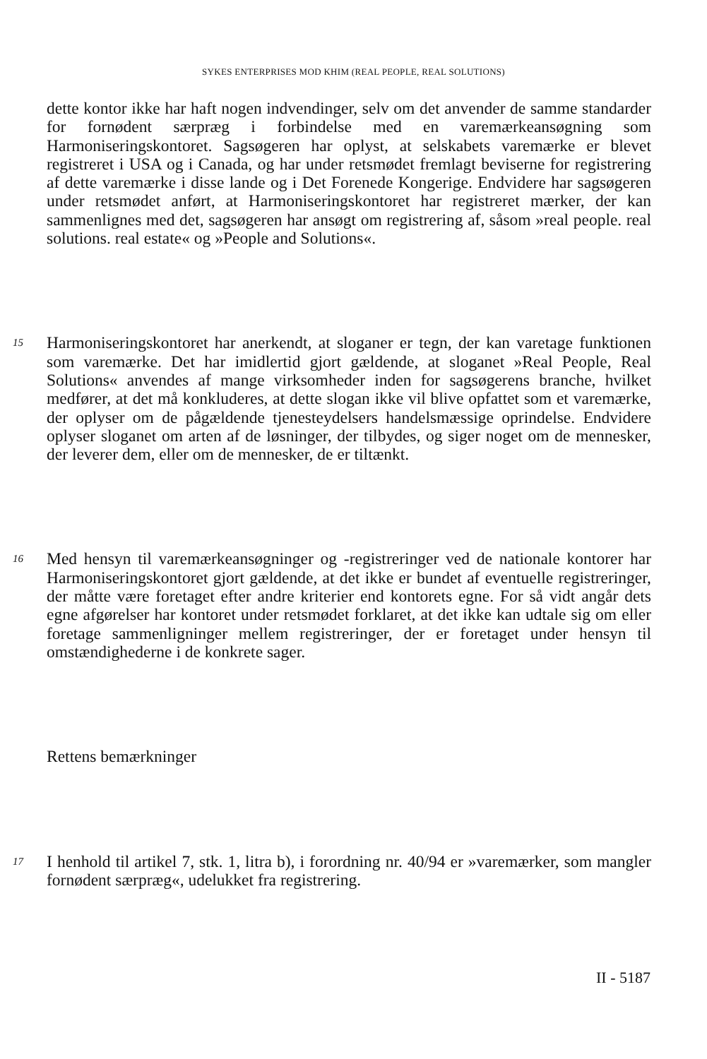SYKES ENTERPRISES MOD KHIM (REAL PEOPLE, REAL SOLUTIONS)
dette kontor ikke har haft nogen indvendinger, selv om det anvender de samme standarder for fornødent særpræg i forbindelse med en varemærkeansøgning som Harmoniseringskontoret. Sagsøgeren har oplyst, at selskabets varemærke er blevet registreret i USA og i Canada, og har under retsmødet fremlagt beviserne for registrering af dette varemærke i disse lande og i Det Forenede Kongerige. Endvidere har sagsøgeren under retsmødet anført, at Harmoniseringskontoret har registreret mærker, der kan sammenlignes med det, sagsøgeren har ansøgt om registrering af, såsom »real people. real solutions. real estate« og »People and Solutions«.
15
Harmoniseringskontoret har anerkendt, at sloganer er tegn, der kan varetage funktionen som varemærke. Det har imidlertid gjort gældende, at sloganet »Real People, Real Solutions« anvendes af mange virksomheder inden for sagsøgerens branche, hvilket medfører, at det må konkluderes, at dette slogan ikke vil blive opfattet som et varemærke, der oplyser om de pågældende tjenesteydelsers handelsmæssige oprindelse. Endvidere oplyser sloganet om arten af de løsninger, der tilbydes, og siger noget om de mennesker, der leverer dem, eller om de mennesker, de er tiltænkt.
16
Med hensyn til varemærkeansøgninger og -registreringer ved de nationale kontorer har Harmoniseringskontoret gjort gældende, at det ikke er bundet af eventuelle registreringer, der måtte være foretaget efter andre kriterier end kontorets egne. For så vidt angår dets egne afgørelser har kontoret under retsmødet forklaret, at det ikke kan udtale sig om eller foretage sammenligninger mellem registreringer, der er foretaget under hensyn til omstændighederne i de konkrete sager.
Rettens bemærkninger
17
I henhold til artikel 7, stk. 1, litra b), i forordning nr. 40/94 er »varemærker, som mangler fornødent særpræg«, udelukket fra registrering.
II - 5187